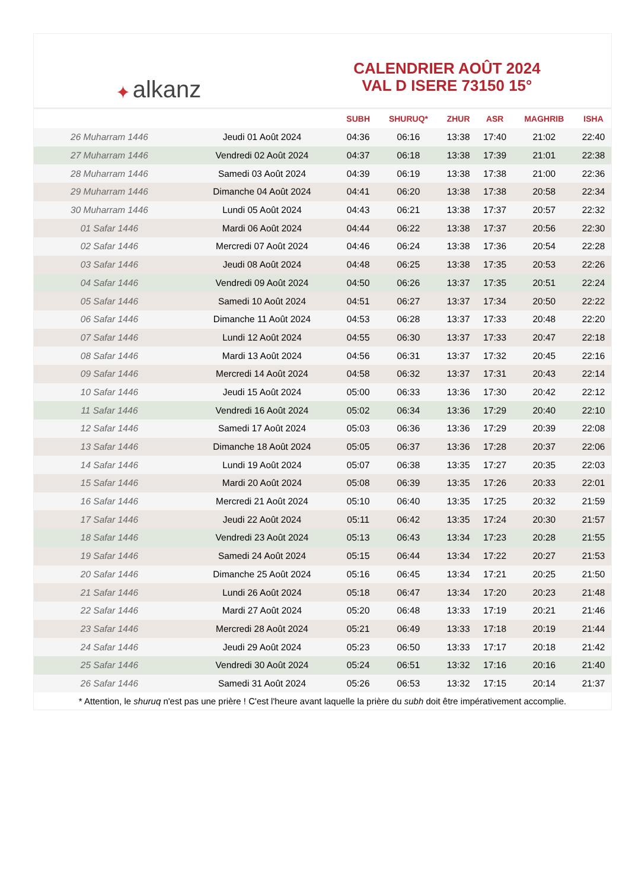✦ alkanz
CALENDRIER AOÛT 2024
VAL D ISERE 73150 15°
| | | SUBH | SHURUQ* | ZHUR | ASR | MAGHRIB | ISHA |
| --- | --- | --- | --- | --- | --- | --- | --- |
| 26 Muharram 1446 | Jeudi 01 Août 2024 | 04:36 | 06:16 | 13:38 | 17:40 | 21:02 | 22:40 |
| 27 Muharram 1446 | Vendredi 02 Août 2024 | 04:37 | 06:18 | 13:38 | 17:39 | 21:01 | 22:38 |
| 28 Muharram 1446 | Samedi 03 Août 2024 | 04:39 | 06:19 | 13:38 | 17:38 | 21:00 | 22:36 |
| 29 Muharram 1446 | Dimanche 04 Août 2024 | 04:41 | 06:20 | 13:38 | 17:38 | 20:58 | 22:34 |
| 30 Muharram 1446 | Lundi 05 Août 2024 | 04:43 | 06:21 | 13:38 | 17:37 | 20:57 | 22:32 |
| 01 Safar 1446 | Mardi 06 Août 2024 | 04:44 | 06:22 | 13:38 | 17:37 | 20:56 | 22:30 |
| 02 Safar 1446 | Mercredi 07 Août 2024 | 04:46 | 06:24 | 13:38 | 17:36 | 20:54 | 22:28 |
| 03 Safar 1446 | Jeudi 08 Août 2024 | 04:48 | 06:25 | 13:38 | 17:35 | 20:53 | 22:26 |
| 04 Safar 1446 | Vendredi 09 Août 2024 | 04:50 | 06:26 | 13:37 | 17:35 | 20:51 | 22:24 |
| 05 Safar 1446 | Samedi 10 Août 2024 | 04:51 | 06:27 | 13:37 | 17:34 | 20:50 | 22:22 |
| 06 Safar 1446 | Dimanche 11 Août 2024 | 04:53 | 06:28 | 13:37 | 17:33 | 20:48 | 22:20 |
| 07 Safar 1446 | Lundi 12 Août 2024 | 04:55 | 06:30 | 13:37 | 17:33 | 20:47 | 22:18 |
| 08 Safar 1446 | Mardi 13 Août 2024 | 04:56 | 06:31 | 13:37 | 17:32 | 20:45 | 22:16 |
| 09 Safar 1446 | Mercredi 14 Août 2024 | 04:58 | 06:32 | 13:37 | 17:31 | 20:43 | 22:14 |
| 10 Safar 1446 | Jeudi 15 Août 2024 | 05:00 | 06:33 | 13:36 | 17:30 | 20:42 | 22:12 |
| 11 Safar 1446 | Vendredi 16 Août 2024 | 05:02 | 06:34 | 13:36 | 17:29 | 20:40 | 22:10 |
| 12 Safar 1446 | Samedi 17 Août 2024 | 05:03 | 06:36 | 13:36 | 17:29 | 20:39 | 22:08 |
| 13 Safar 1446 | Dimanche 18 Août 2024 | 05:05 | 06:37 | 13:36 | 17:28 | 20:37 | 22:06 |
| 14 Safar 1446 | Lundi 19 Août 2024 | 05:07 | 06:38 | 13:35 | 17:27 | 20:35 | 22:03 |
| 15 Safar 1446 | Mardi 20 Août 2024 | 05:08 | 06:39 | 13:35 | 17:26 | 20:33 | 22:01 |
| 16 Safar 1446 | Mercredi 21 Août 2024 | 05:10 | 06:40 | 13:35 | 17:25 | 20:32 | 21:59 |
| 17 Safar 1446 | Jeudi 22 Août 2024 | 05:11 | 06:42 | 13:35 | 17:24 | 20:30 | 21:57 |
| 18 Safar 1446 | Vendredi 23 Août 2024 | 05:13 | 06:43 | 13:34 | 17:23 | 20:28 | 21:55 |
| 19 Safar 1446 | Samedi 24 Août 2024 | 05:15 | 06:44 | 13:34 | 17:22 | 20:27 | 21:53 |
| 20 Safar 1446 | Dimanche 25 Août 2024 | 05:16 | 06:45 | 13:34 | 17:21 | 20:25 | 21:50 |
| 21 Safar 1446 | Lundi 26 Août 2024 | 05:18 | 06:47 | 13:34 | 17:20 | 20:23 | 21:48 |
| 22 Safar 1446 | Mardi 27 Août 2024 | 05:20 | 06:48 | 13:33 | 17:19 | 20:21 | 21:46 |
| 23 Safar 1446 | Mercredi 28 Août 2024 | 05:21 | 06:49 | 13:33 | 17:18 | 20:19 | 21:44 |
| 24 Safar 1446 | Jeudi 29 Août 2024 | 05:23 | 06:50 | 13:33 | 17:17 | 20:18 | 21:42 |
| 25 Safar 1446 | Vendredi 30 Août 2024 | 05:24 | 06:51 | 13:32 | 17:16 | 20:16 | 21:40 |
| 26 Safar 1446 | Samedi 31 Août 2024 | 05:26 | 06:53 | 13:32 | 17:15 | 20:14 | 21:37 |
* Attention, le shuruq n'est pas une prière ! C'est l'heure avant laquelle la prière du subh doit être impérativement accomplie.